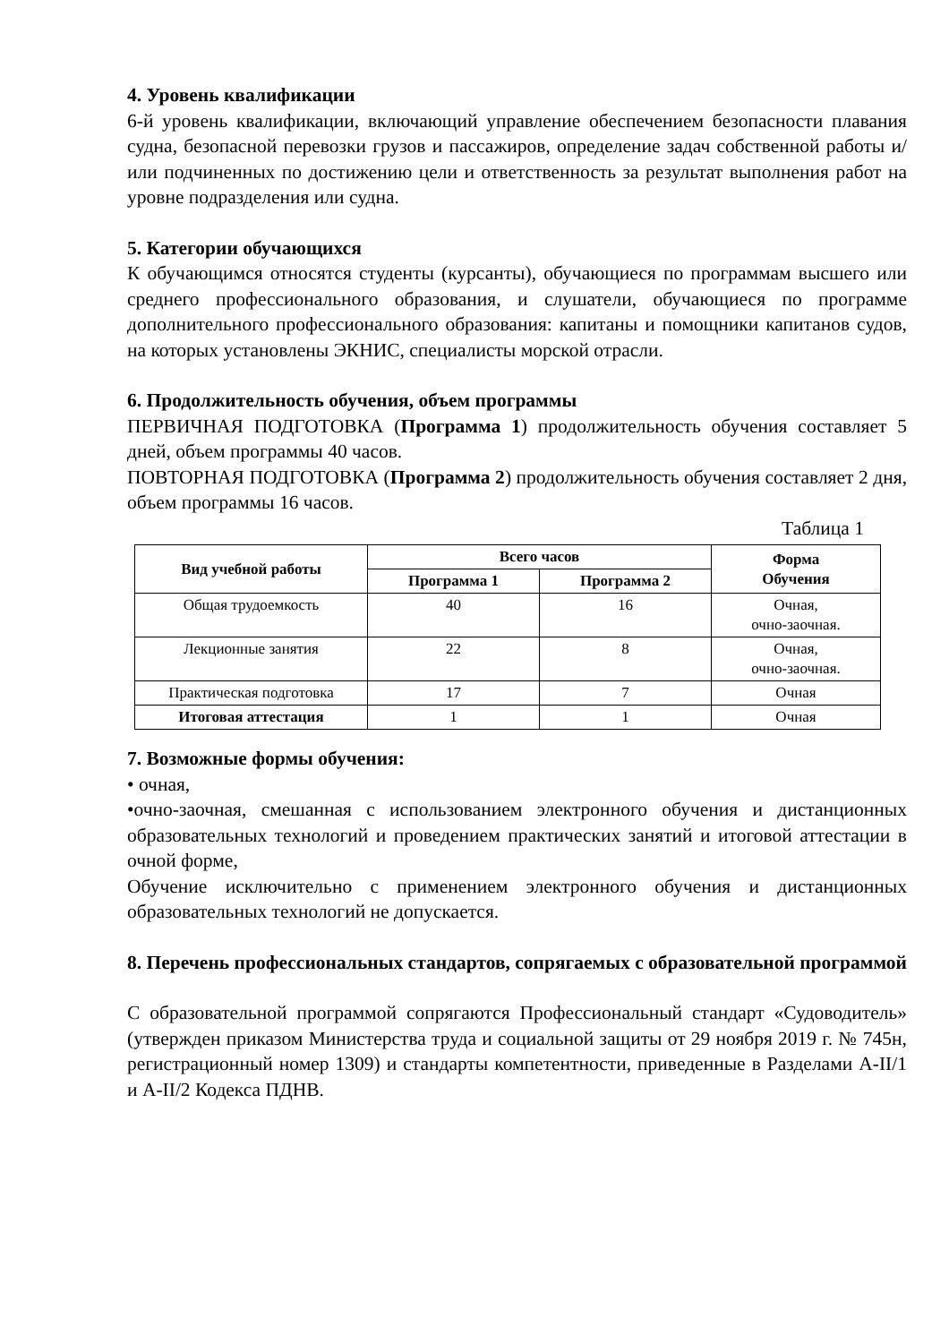4. Уровень квалификации
6-й уровень квалификации, включающий управление обеспечением безопасности плавания судна, безопасной перевозки грузов и пассажиров, определение задач собственной работы и/или подчиненных по достижению цели и ответственность за результат выполнения работ на уровне подразделения или судна.
5. Категории обучающихся
К обучающимся относятся студенты (курсанты), обучающиеся по программам высшего или среднего профессионального образования, и слушатели, обучающиеся по программе дополнительного профессионального образования: капитаны и помощники капитанов судов, на которых установлены ЭКНИС, специалисты морской отрасли.
6. Продолжительность обучения, объем программы
ПЕРВИЧНАЯ ПОДГОТОВКА (Программа 1) продолжительность обучения составляет 5 дней, объем программы 40 часов.
ПОВТОРНАЯ ПОДГОТОВКА (Программа 2) продолжительность обучения составляет 2 дня, объем программы 16 часов.
Таблица 1
| Вид учебной работы | Всего часов | | Форма Обучения |
| --- | --- | --- | --- |
| | Программа 1 | Программа 2 | |
| Общая трудоемкость | 40 | 16 | Очная, очно-заочная. |
| Лекционные занятия | 22 | 8 | Очная, очно-заочная. |
| Практическая подготовка | 17 | 7 | Очная |
| Итоговая аттестация | 1 | 1 | Очная |
7. Возможные формы обучения:
• очная,
•очно-заочная, смешанная с использованием электронного обучения и дистанционных образовательных технологий и проведением практических занятий и итоговой аттестации в очной форме,
Обучение исключительно с применением электронного обучения и дистанционных образовательных технологий не допускается.
8. Перечень профессиональных стандартов, сопрягаемых с образовательной программой
С образовательной программой сопрягаются Профессиональный стандарт «Судоводитель» (утвержден приказом Министерства труда и социальной защиты от 29 ноября 2019 г. № 745н, регистрационный номер 1309) и стандарты компетентности, приведенные в Разделами A-II/1 и A-II/2 Кодекса ПДНВ.